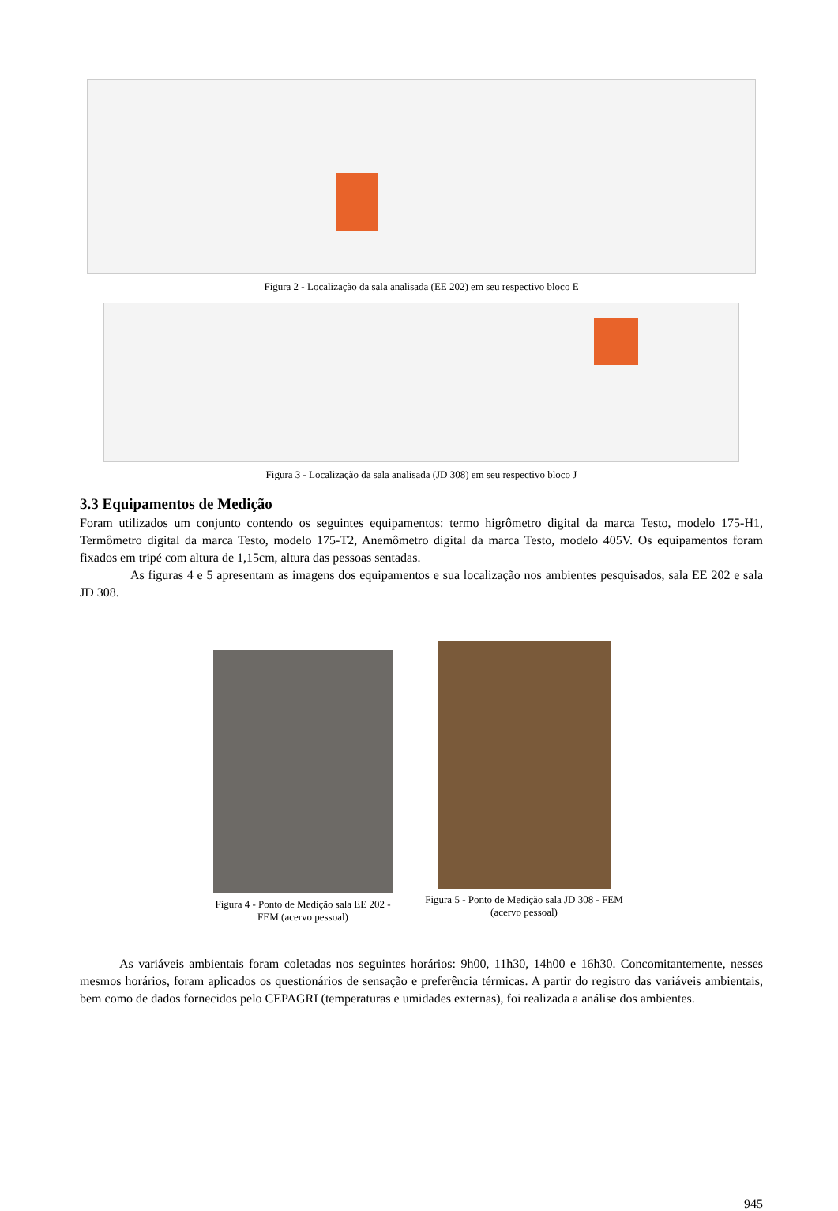Figura 2 - Localização da sala analisada (EE 202) em seu respectivo bloco E
Figura 3 - Localização da sala analisada (JD 308) em seu respectivo bloco J
3.3 Equipamentos de Medição
Foram utilizados um conjunto contendo os seguintes equipamentos: termo higrômetro digital da marca Testo, modelo 175-H1, Termômetro digital da marca Testo, modelo 175-T2, Anemômetro digital da marca Testo, modelo 405V. Os equipamentos foram fixados em tripé com altura de 1,15cm, altura das pessoas sentadas.
As figuras 4 e 5 apresentam as imagens dos equipamentos e sua localização nos ambientes pesquisados, sala EE 202 e sala JD 308.
Figura 4 - Ponto de Medição sala EE 202 - FEM (acervo pessoal)
Figura 5 - Ponto de Medição sala JD 308 - FEM (acervo pessoal)
As variáveis ambientais foram coletadas nos seguintes horários: 9h00, 11h30, 14h00 e 16h30. Concomitantemente, nesses mesmos horários, foram aplicados os questionários de sensação e preferência térmicas. A partir do registro das variáveis ambientais, bem como de dados fornecidos pelo CEPAGRI (temperaturas e umidades externas), foi realizada a análise dos ambientes.
945